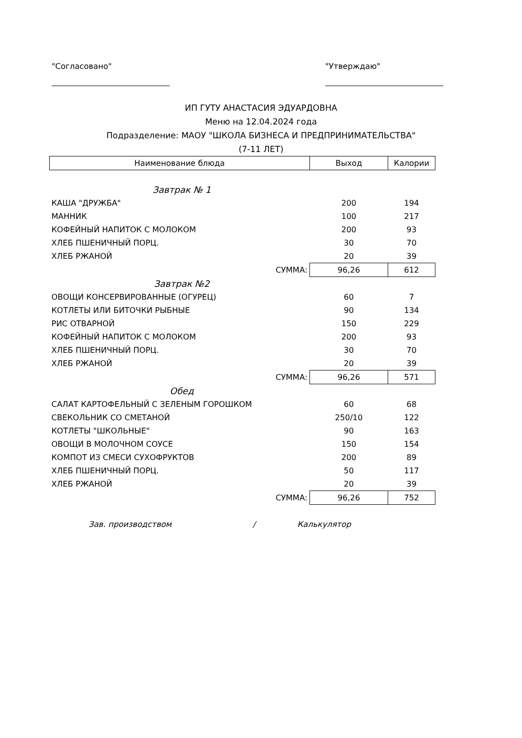"Согласовано" "Утверждаю"
ИП ГУТУ АНАСТАСИЯ ЭДУАРДОВНА
Меню на 12.04.2024 года
Подразделение: МАОУ "ШКОЛА БИЗНЕСА И ПРЕДПРИНИМАТЕЛЬСТВА"
(7-11 ЛЕТ)
| Наименование блюда | Выход | Калории |
| --- | --- | --- |
| Завтрак № 1 | | |
| КАША "ДРУЖБА" | 200 | 194 |
| МАННИК | 100 | 217 |
| КОФЕЙНЫЙ НАПИТОК С МОЛОКОМ | 200 | 93 |
| ХЛЕБ ПШЕНИЧНЫЙ ПОРЦ. | 30 | 70 |
| ХЛЕБ РЖАНОЙ | 20 | 39 |
| СУММА: | 96,26 | 612 |
| Завтрак №2 | | |
| ОВОЩИ КОНСЕРВИРОВАННЫЕ (ОГУРЕЦ) | 60 | 7 |
| КОТЛЕТЫ ИЛИ БИТОЧКИ РЫБНЫЕ | 90 | 134 |
| РИС ОТВАРНОЙ | 150 | 229 |
| КОФЕЙНЫЙ НАПИТОК С МОЛОКОМ | 200 | 93 |
| ХЛЕБ ПШЕНИЧНЫЙ ПОРЦ. | 30 | 70 |
| ХЛЕБ РЖАНОЙ | 20 | 39 |
| СУММА: | 96,26 | 571 |
| Обед | | |
| САЛАТ КАРТОФЕЛЬНЫЙ С ЗЕЛЕНЫМ ГОРОШКОМ | 60 | 68 |
| СВЕКОЛЬНИК СО СМЕТАНОЙ | 250/10 | 122 |
| КОТЛЕТЫ "ШКОЛЬНЫЕ" | 90 | 163 |
| ОВОЩИ В МОЛОЧНОМ СОУСЕ | 150 | 154 |
| КОМПОТ ИЗ СМЕСИ СУХОФРУКТОВ | 200 | 89 |
| ХЛЕБ ПШЕНИЧНЫЙ ПОРЦ. | 50 | 117 |
| ХЛЕБ РЖАНОЙ | 20 | 39 |
| СУММА: | 96,26 | 752 |
Зав. производством / Калькулятор